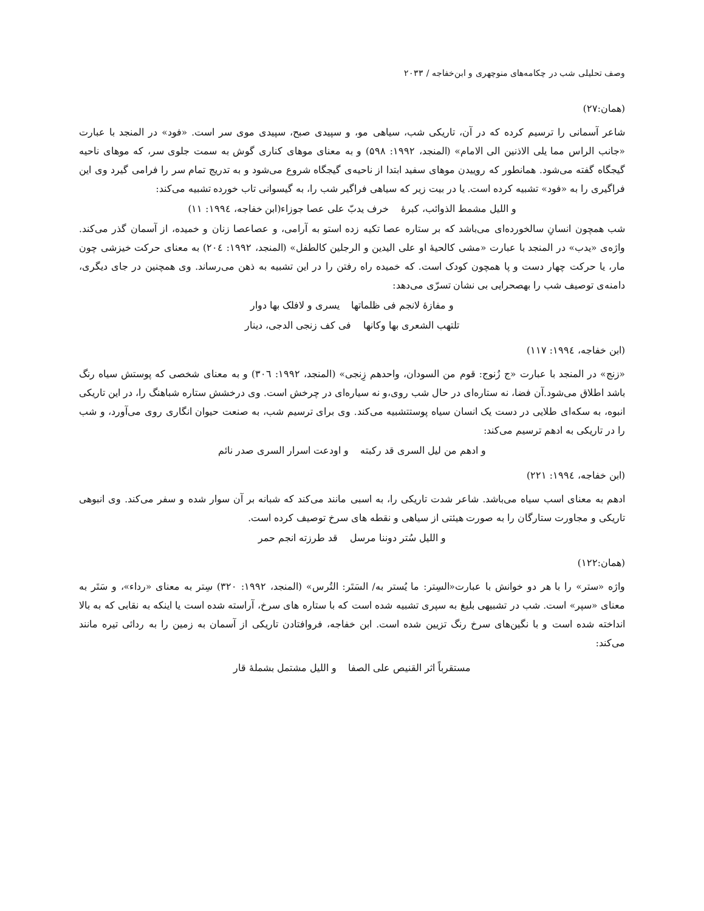وصف تحلیلی شب در چکامه‌های منوچهری و ابن‌خفاجه / ۲۰۳۳
(همان:۲۷)
شاعر آسمانی را ترسیم کرده که در آن، تاریکی شب، سیاهی مو، و سپیدی صبح، سپیدی موی سر است. «فود» در المنجد با عبارت «جانب الراس مما یلی الاذنین الی الامام» (المنجد، ۱۹۹۲: ۵۹۸) و به معنای موهای کناری گوش به سمت جلوی سر، که موهای ناحیه گیجگاه گفته می‌شود. همانطور که روییدن موهای سفید ابتدا از ناحیه‌ی گیجگاه شروع می‌شود و به تدریج تمام سر را فرامی گیرد وی این فراگیری را به «فود» تشبیه کرده است. یا در بیت زیر که سیاهی فراگیر شب را، به گیسوانی تاب خورده تشبیه می‌کند:
و اللیل مشمط الذوائب، کبرۀ خرف یدبّ علی عصا جوزاء(ابن خفاجه، ۱۹۹٤: ۱۱)
شب همچون انسانِ سالخورده‌ای می‌باشد که بر ستاره عصا تکیه زده استو به آرامی، و عصاعصا زنان و خمیده، از آسمان گذر می‌کند. واژه‌ی «یدب» در المنجد با عبارت «مشی کالحیۀ او علی الیدین و الرجلین کالطفل» (المنجد، ۱۹۹۲: ۲۰٤) به معنای حرکت خیزشی چون مار، یا حرکت چهار دست و پا همچون کودک است. که خمیده راه رفتن را در این تشبیه به ذهن می‌رساند. وی همچنین در جای دیگری، دامنه‌ی توصیف شب را بهصحرایی بی نشان تسرّی می‌دهد:
و مفازۀ لانجم فی ظلماتها یسری و لافلک بها دوار
تلتهب الشعری بها وکانها فی کف زنجی الدجی، دینار
(ابن خفاجه، ۱۹۹٤: ۱۱۷)
«زنج» در المنجد با عبارت «ج زُنوج: قوم من السودان، واحدهم زِنجی» (المنجد، ۱۹۹۲: ۳۰٦) و به معنای شخصی که پوستش سیاه رنگ باشد اطلاق می‌شود.آن فضا، نه ستاره‌ای در حال شب روی،و نه سیاره‌ای در چرخش است. وی درخشش ستاره شباهنگ را، در این تاریکی انبوه، به سکه‌ای طلایی در دست یک انسان سیاه پوستتشبیه می‌کند. وی برای ترسیم شب، به صنعت حیوان انگاری روی می‌آورد، و شب را در تاریکی به ادهم ترسیم می‌کند:
و ادهم من لیل السری قد رکبته و اودعت اسرار السری صدر نائم
(ابن خفاجه، ۱۹۹٤: ۲۲۱)
ادهم به معنای اسب سیاه می‌باشد. شاعر شدت تاریکی را، به اسبی مانند می‌کند که شبانه بر آن سوار شده و سفر می‌کند. وی انبوهی تاریکی و مجاورت ستارگان را به صورت هیئتی از سیاهی و نقطه های سرخ توصیف کرده است.
و اللیل سُتر دوننا مرسل قد طرزته انجم حمر
(همان:۱۲۲)
واژه «ستر» را با هر دو خوانش با عبارت«السِتر: ما یُستر به/ السَتَر: التُرس» (المنجد، ۱۹۹۲: ۳۲۰) سِتر به معنای «رداء»، و سَتَر به معنای «سپر» است. شب در تشبیهی بلیغ به سپری تشبیه شده است که با ستاره های سرخ، آراسته شده است یا اینکه به نقابی که به بالا انداخته شده است و با نگین‌های سرخ رنگ تزیین شده است. ابن خفاجه، فروافتادن تاریکی از آسمان به زمین را به ردائی تیره مانند می‌کند:
مستقرباً اثر القنیص علی الصفا و اللیل مشتمل بشملۀ قار